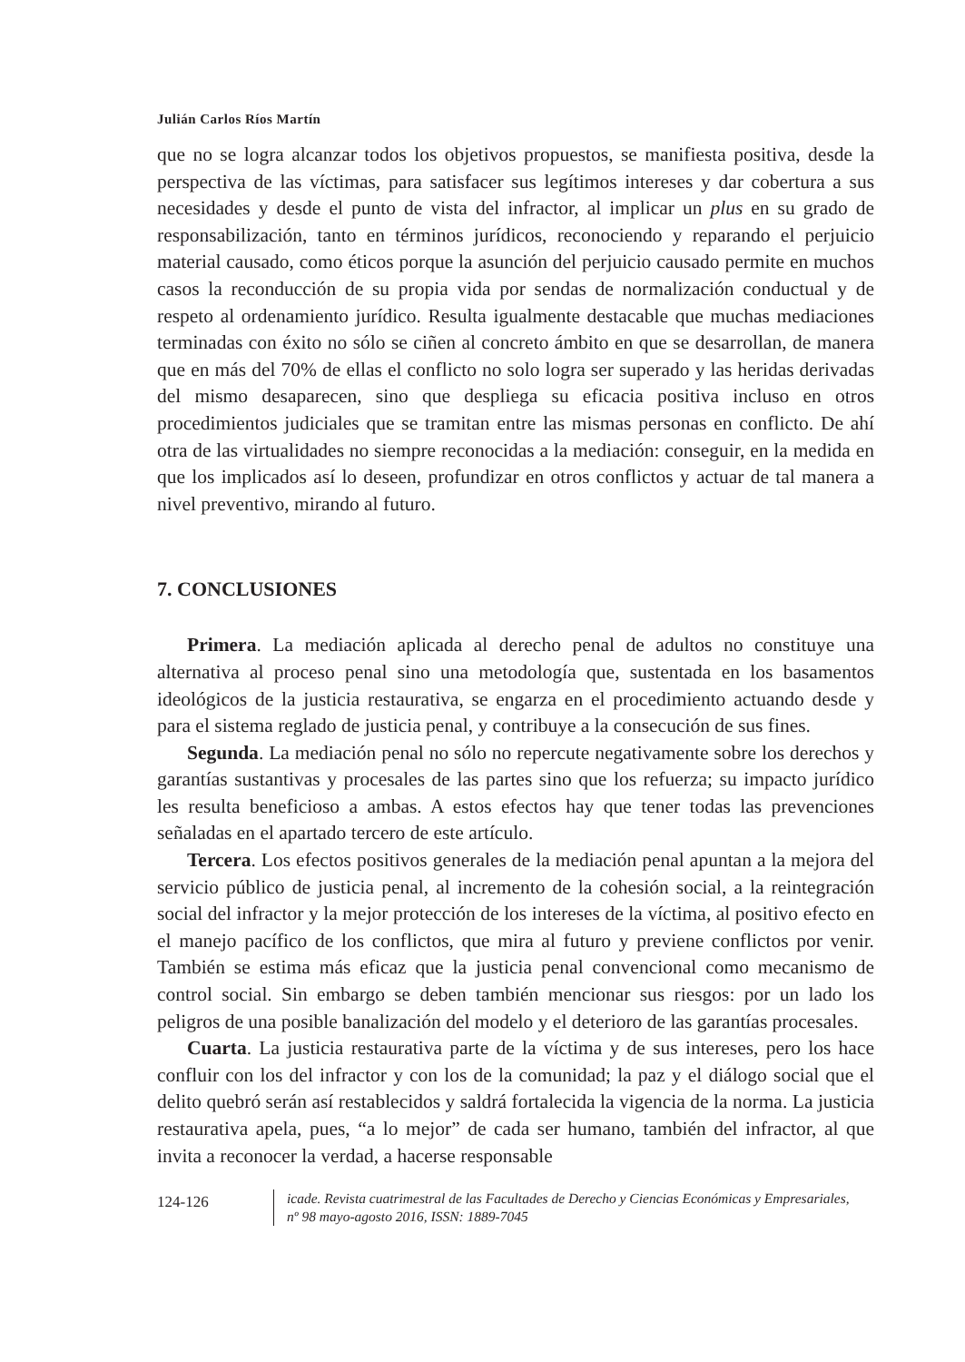Julián Carlos Ríos Martín
que no se logra alcanzar todos los objetivos propuestos, se manifiesta positiva, desde la perspectiva de las víctimas, para satisfacer sus legítimos intereses y dar cobertura a sus necesidades y desde el punto de vista del infractor, al implicar un plus en su grado de responsabilización, tanto en términos jurídicos, reconociendo y reparando el perjuicio material causado, como éticos porque la asunción del perjuicio causado permite en muchos casos la reconducción de su propia vida por sendas de normalización conductual y de respeto al ordenamiento jurídico. Resulta igualmente destacable que muchas mediaciones terminadas con éxito no sólo se ciñen al concreto ámbito en que se desarrollan, de manera que en más del 70% de ellas el conflicto no solo logra ser superado y las heridas derivadas del mismo desaparecen, sino que despliega su eficacia positiva incluso en otros procedimientos judiciales que se tramitan entre las mismas personas en conflicto. De ahí otra de las virtualidades no siempre reconocidas a la mediación: conseguir, en la medida en que los implicados así lo deseen, profundizar en otros conflictos y actuar de tal manera a nivel preventivo, mirando al futuro.
7. CONCLUSIONES
Primera. La mediación aplicada al derecho penal de adultos no constituye una alternativa al proceso penal sino una metodología que, sustentada en los basamentos ideológicos de la justicia restaurativa, se engarza en el procedimiento actuando desde y para el sistema reglado de justicia penal, y contribuye a la consecución de sus fines.
Segunda. La mediación penal no sólo no repercute negativamente sobre los derechos y garantías sustantivas y procesales de las partes sino que los refuerza; su impacto jurídico les resulta beneficioso a ambas. A estos efectos hay que tener todas las prevenciones señaladas en el apartado tercero de este artículo.
Tercera. Los efectos positivos generales de la mediación penal apuntan a la mejora del servicio público de justicia penal, al incremento de la cohesión social, a la reintegración social del infractor y la mejor protección de los intereses de la víctima, al positivo efecto en el manejo pacífico de los conflictos, que mira al futuro y previene conflictos por venir. También se estima más eficaz que la justicia penal convencional como mecanismo de control social. Sin embargo se deben también mencionar sus riesgos: por un lado los peligros de una posible banalización del modelo y el deterioro de las garantías procesales.
Cuarta. La justicia restaurativa parte de la víctima y de sus intereses, pero los hace confluir con los del infractor y con los de la comunidad; la paz y el diálogo social que el delito quebró serán así restablecidos y saldrá fortalecida la vigencia de la norma. La justicia restaurativa apela, pues, “a lo mejor” de cada ser humano, también del infractor, al que invita a reconocer la verdad, a hacerse responsable
124-126
icade. Revista cuatrimestral de las Facultades de Derecho y Ciencias Económicas y Empresariales,
nº 98 mayo-agosto 2016, ISSN: 1889-7045